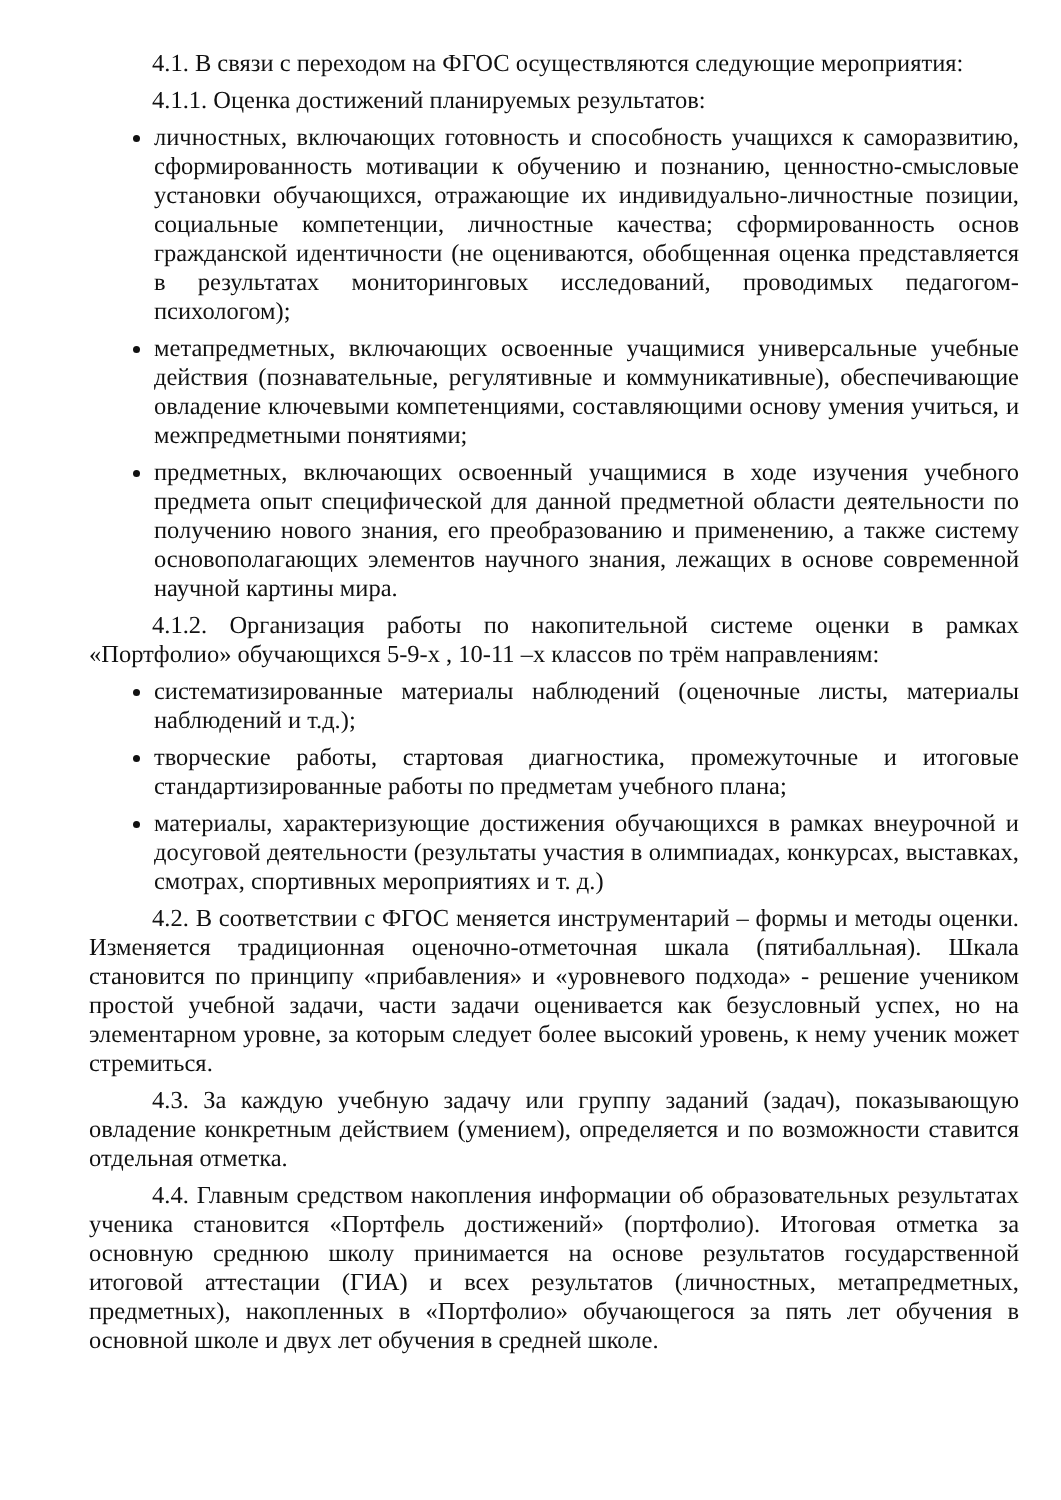4.1. В связи с переходом на ФГОС осуществляются следующие мероприятия:
4.1.1. Оценка достижений планируемых результатов:
личностных, включающих готовность и способность учащихся к саморазвитию, сформированность мотивации к обучению и познанию, ценностно-смысловые установки обучающихся, отражающие их индивидуально-личностные позиции, социальные компетенции, личностные качества; сформированность основ гражданской идентичности (не оцениваются, обобщенная оценка представляется в результатах мониторинговых исследований, проводимых педагогом-психологом);
метапредметных, включающих освоенные учащимися универсальные учебные действия (познавательные, регулятивные и коммуникативные), обеспечивающие овладение ключевыми компетенциями, составляющими основу умения учиться, и межпредметными понятиями;
предметных, включающих освоенный учащимися в ходе изучения учебного предмета опыт специфической для данной предметной области деятельности по получению нового знания, его преобразованию и применению, а также систему основополагающих элементов научного знания, лежащих в основе современной научной картины мира.
4.1.2. Организация работы по накопительной системе оценки в рамках «Портфолио» обучающихся 5-9-х , 10-11 –х классов по трём направлениям:
систематизированные материалы наблюдений (оценочные листы, материалы наблюдений и т.д.);
творческие работы, стартовая диагностика, промежуточные и итоговые стандартизированные работы по предметам учебного плана;
материалы, характеризующие достижения обучающихся в рамках внеурочной и досуговой деятельности (результаты участия в олимпиадах, конкурсах, выставках, смотрах, спортивных мероприятиях и т. д.)
4.2. В соответствии с ФГОС меняется инструментарий – формы и методы оценки. Изменяется традиционная оценочно-отметочная шкала (пятибалльная). Шкала становится по принципу «прибавления» и «уровневого подхода» - решение учеником простой учебной задачи, части задачи оценивается как безусловный успех, но на элементарном уровне, за которым следует более высокий уровень, к нему ученик может стремиться.
4.3. За каждую учебную задачу или группу заданий (задач), показывающую овладение конкретным действием (умением), определяется и по возможности ставится отдельная отметка.
4.4. Главным средством накопления информации об образовательных результатах ученика становится «Портфель достижений» (портфолио). Итоговая отметка за основную среднюю школу принимается на основе результатов государственной итоговой аттестации (ГИА) и всех результатов (личностных, метапредметных, предметных), накопленных в «Портфолио» обучающегося за пять лет обучения в основной школе и двух лет обучения в средней школе.